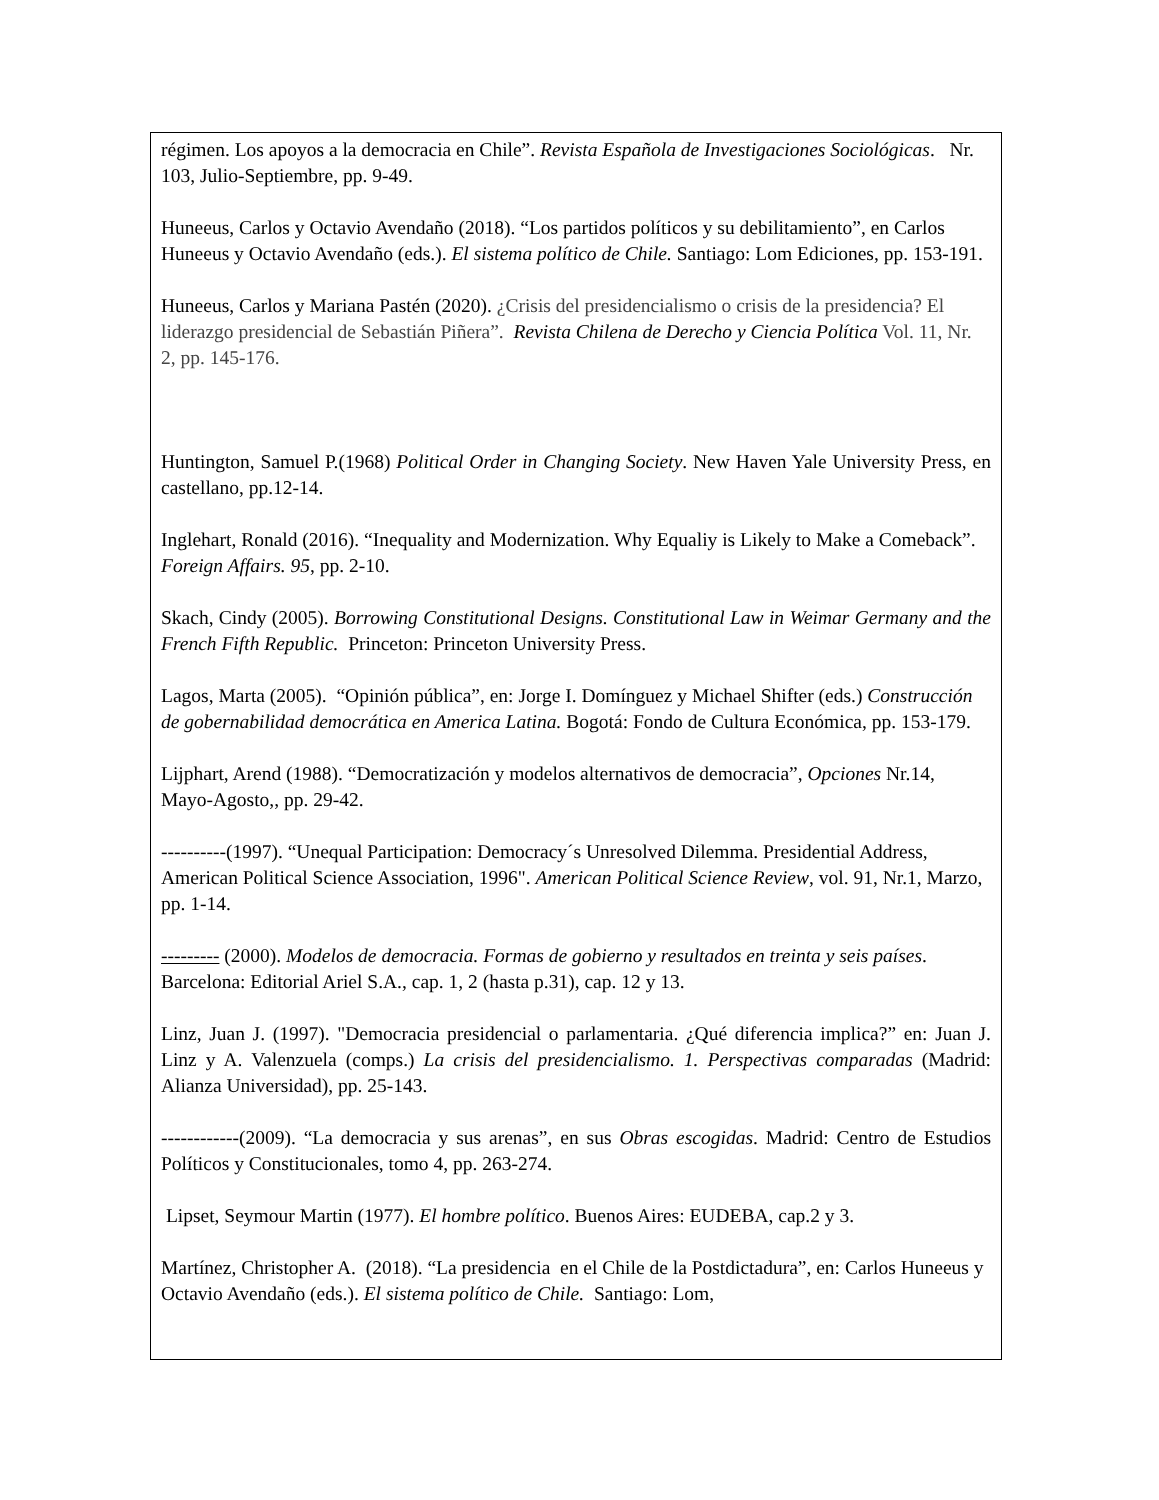régimen. Los apoyos a la democracia en Chile”. Revista Española de Investigaciones Sociológicas. Nr. 103, Julio-Septiembre, pp. 9-49.
Huneeus, Carlos y Octavio Avendaño (2018). “Los partidos políticos y su debilitamiento”, en Carlos Huneeus y Octavio Avendaño (eds.). El sistema político de Chile. Santiago: Lom Ediciones, pp. 153-191.
Huneeus, Carlos y Mariana Pastén (2020). ¿Crisis del presidencialismo o crisis de la presidencia? El liderazgo presidencial de Sebastián Piñera”. Revista Chilena de Derecho y Ciencia Política Vol. 11, Nr. 2, pp. 145-176.
Huntington, Samuel P.(1968) Political Order in Changing Society. New Haven Yale University Press, en castellano, pp.12-14.
Inglehart, Ronald (2016). “Inequality and Modernization. Why Equaliy is Likely to Make a Comeback”. Foreign Affairs. 95, pp. 2-10.
Skach, Cindy (2005). Borrowing Constitutional Designs. Constitutional Law in Weimar Germany and the French Fifth Republic. Princeton: Princeton University Press.
Lagos, Marta (2005). “Opinión pública”, en: Jorge I. Domínguez y Michael Shifter (eds.) Construcción de gobernabilidad democrática en America Latina. Bogotá: Fondo de Cultura Económica, pp. 153-179.
Lijphart, Arend (1988). “Democratización y modelos alternativos de democracia”, Opciones Nr.14, Mayo-Agosto,, pp. 29-42.
----------(1997). “Unequal Participation: Democracy´s Unresolved Dilemma. Presidential Address, American Political Science Association, 1996". American Political Science Review, vol. 91, Nr.1, Marzo, pp. 1-14.
--------- (2000). Modelos de democracia. Formas de gobierno y resultados en treinta y seis países. Barcelona: Editorial Ariel S.A., cap. 1, 2 (hasta p.31), cap. 12 y 13.
Linz, Juan J. (1997). "Democracia presidencial o parlamentaria. ¿Qué diferencia implica?” en: Juan J. Linz y A. Valenzuela (comps.) La crisis del presidencialismo. 1. Perspectivas comparadas (Madrid: Alianza Universidad), pp. 25-143.
------------(2009). “La democracia y sus arenas”, en sus Obras escogidas. Madrid: Centro de Estudios Políticos y Constitucionales, tomo 4, pp. 263-274.
Lipset, Seymour Martin (1977). El hombre político. Buenos Aires: EUDEBA, cap.2 y 3.
Martínez, Christopher A. (2018). “La presidencia en el Chile de la Postdictadura”, en: Carlos Huneeus y Octavio Avendaño (eds.). El sistema político de Chile. Santiago: Lom,